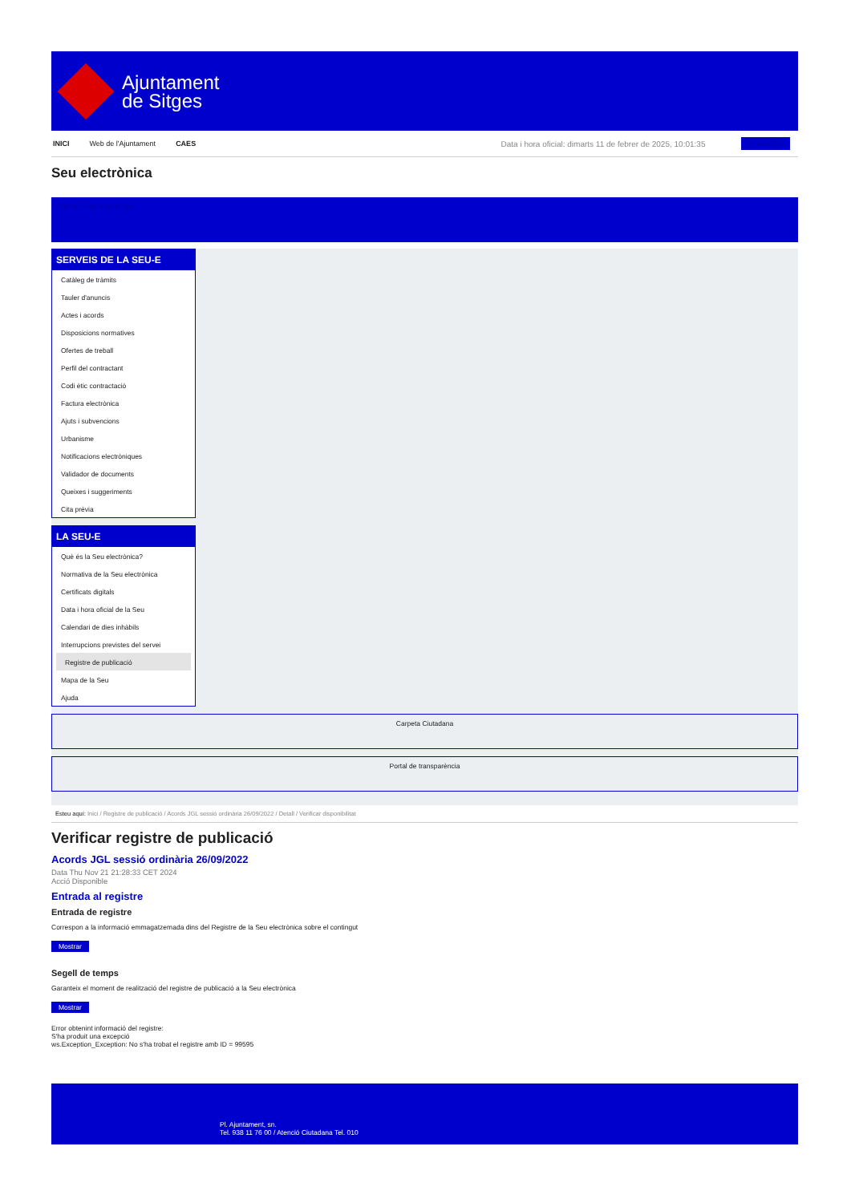Ajuntament
de Sitges
INICI Web de l'Ajuntament CAES Data i hora oficial: dimarts 11 de febrer de 2025, 10:01:35 Sincronitza
Seu electrònica
Obtenir còpia autèntica
SERVEIS DE LA SEU-E
Catàleg de tràmits
Tauler d'anuncis
Actes i acords
Disposicions normatives
Ofertes de treball
Perfil del contractant
Codi ètic contractació
Factura electrònica
Ajuts i subvencions
Urbanisme
Notificacions electròniques
Validador de documents
Queixes i suggeriments
Cita prèvia
LA SEU-E
Què és la Seu electrònica?
Normativa de la Seu electrònica
Certificats digitals
Data i hora oficial de la Seu
Calendari de dies inhàbils
Interrupcions previstes del servei
Registre de publicació
Mapa de la Seu
Ajuda
Carpeta Ciutadana
Portal de transparència
Esteu aquí: Inici / Registre de publicació / Acords JGL sessió ordinària 26/09/2022 / Detall / Verificar disponibilitat
Verificar registre de publicació
Acords JGL sessió ordinària 26/09/2022
Data Thu Nov 21 21:28:33 CET 2024
Acció Disponible
Entrada al registre
Entrada de registre
Correspon a la informació emmagatzemada dins del Registre de la Seu electrònica sobre el contingut
Mostrar
Segell de temps
Garanteix el moment de realització del registre de publicació a la Seu electrònica
Mostrar
Error obtenint informació del registre:
S'ha produit una excepció
ws.Exception_Exception: No s'ha trobat el registre amb ID = 99595
Pl. Ajuntament, sn.
Tel. 938 11 76 00 / Atenció Ciutadana Tel. 010